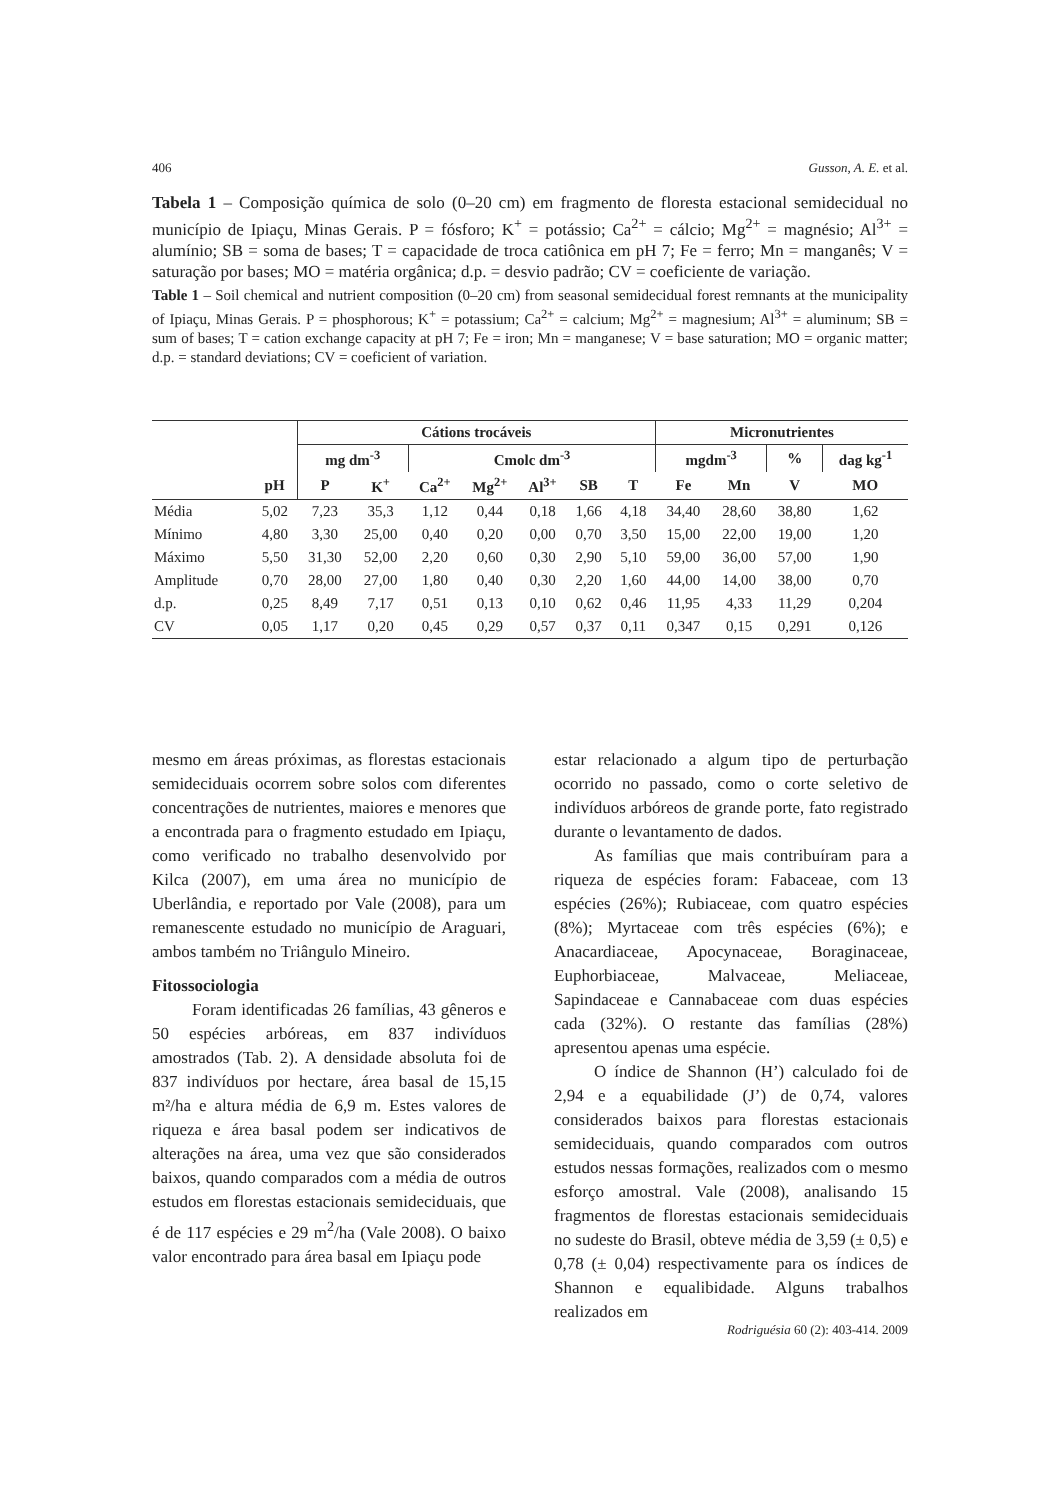406 Gusson, A. E. et al.
Tabela 1 – Composição química de solo (0–20 cm) em fragmento de floresta estacional semidecidual no município de Ipiaçu, Minas Gerais. P = fósforo; K<sup>+</sup> = potássio; Ca<sup>2+</sup> = cálcio; Mg<sup>2+</sup> = magnésio; Al<sup>3+</sup> = alumínio; SB = soma de bases; T = capacidade de troca catiônica em pH 7; Fe = ferro; Mn = manganês; V = saturação por bases; MO = matéria orgânica; d.p. = desvio padrão; CV = coeficiente de variação.
Table 1 – Soil chemical and nutrient composition (0–20 cm) from seasonal semidecidual forest remnants at the municipality of Ipiaçu, Minas Gerais. P = phosphorous; K<sup>+</sup> = potassium; Ca<sup>2+</sup> = calcium; Mg<sup>2+</sup> = magnesium; Al<sup>3+</sup> = aluminum; SB = sum of bases; T = cation exchange capacity at pH 7; Fe = iron; Mn = manganese; V = base saturation; MO = organic matter; d.p. = standard deviations; CV = coeficient of variation.
| | | Cátions trocáveis | | | | | | | Micronutrientes | | | |
| --- | --- | --- | --- | --- | --- | --- | --- | --- | --- | --- | --- | --- |
| | | mg dm<sup>-3</sup> | | Cmolc dm<sup>-3</sup> | | | | | mgdm<sup>-3</sup> | | % | dag kg<sup>-1</sup> |
| | pH | P | K<sup>+</sup> | Ca<sup>2+</sup> | Mg<sup>2+</sup> | Al<sup>3+</sup> | SB | T | Fe | Mn | V | MO |
| Média | 5,02 | 7,23 | 35,3 | 1,12 | 0,44 | 0,18 | 1,66 | 4,18 | 34,40 | 28,60 | 38,80 | 1,62 |
| Mínimo | 4,80 | 3,30 | 25,00 | 0,40 | 0,20 | 0,00 | 0,70 | 3,50 | 15,00 | 22,00 | 19,00 | 1,20 |
| Máximo | 5,50 | 31,30 | 52,00 | 2,20 | 0,60 | 0,30 | 2,90 | 5,10 | 59,00 | 36,00 | 57,00 | 1,90 |
| Amplitude | 0,70 | 28,00 | 27,00 | 1,80 | 0,40 | 0,30 | 2,20 | 1,60 | 44,00 | 14,00 | 38,00 | 0,70 |
| d.p. | 0,25 | 8,49 | 7,17 | 0,51 | 0,13 | 0,10 | 0,62 | 0,46 | 11,95 | 4,33 | 11,29 | 0,204 |
| CV | 0,05 | 1,17 | 0,20 | 0,45 | 0,29 | 0,57 | 0,37 | 0,11 | 0,347 | 0,15 | 0,291 | 0,126 |
mesmo em áreas próximas, as florestas estacionais semideciduais ocorrem sobre solos com diferentes concentrações de nutrientes, maiores e menores que a encontrada para o fragmento estudado em Ipiaçu, como verificado no trabalho desenvolvido por Kilca (2007), em uma área no município de Uberlândia, e reportado por Vale (2008), para um remanescente estudado no município de Araguari, ambos também no Triângulo Mineiro.
Fitossociologia
Foram identificadas 26 famílias, 43 gêneros e 50 espécies arbóreas, em 837 indivíduos amostrados (Tab. 2). A densidade absoluta foi de 837 indivíduos por hectare, área basal de 15,15 m²/ha e altura média de 6,9 m. Estes valores de riqueza e área basal podem ser indicativos de alterações na área, uma vez que são considerados baixos, quando comparados com a média de outros estudos em florestas estacionais semideciduais, que é de 117 espécies e 29 m<sup>2</sup>/ha (Vale 2008). O baixo valor encontrado para área basal em Ipiaçu pode
estar relacionado a algum tipo de perturbação ocorrido no passado, como o corte seletivo de indivíduos arbóreos de grande porte, fato registrado durante o levantamento de dados.
As famílias que mais contribuíram para a riqueza de espécies foram: Fabaceae, com 13 espécies (26%); Rubiaceae, com quatro espécies (8%); Myrtaceae com três espécies (6%); e Anacardiaceae, Apocynaceae, Boraginaceae, Euphorbiaceae, Malvaceae, Meliaceae, Sapindaceae e Cannabaceae com duas espécies cada (32%). O restante das famílias (28%) apresentou apenas uma espécie.
O índice de Shannon (H’) calculado foi de 2,94 e a equabilidade (J’) de 0,74, valores considerados baixos para florestas estacionais semideciduais, quando comparados com outros estudos nessas formações, realizados com o mesmo esforço amostral. Vale (2008), analisando 15 fragmentos de florestas estacionais semideciduais no sudeste do Brasil, obteve média de 3,59 (± 0,5) e 0,78 (± 0,04) respectivamente para os índices de Shannon e equalibidade. Alguns trabalhos realizados em
Rodriguésia 60 (2): 403-414. 2009